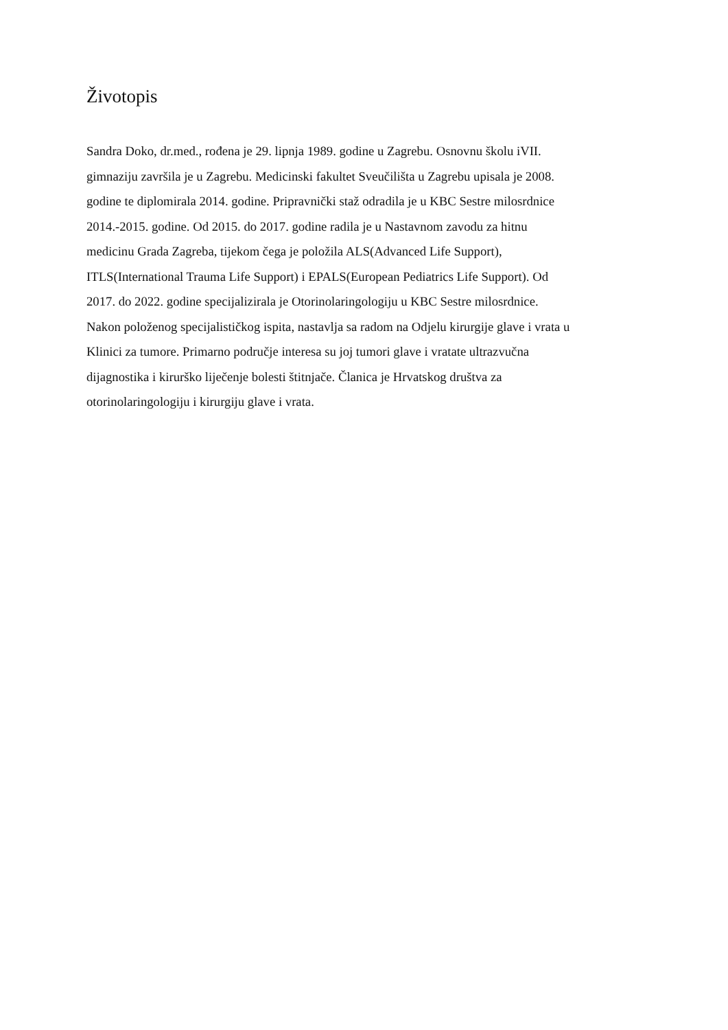Životopis
Sandra Doko, dr.med., rođena je 29. lipnja 1989. godine u Zagrebu. Osnovnu školu iVII.
gimnaziju završila je u Zagrebu. Medicinski fakultet Sveučilišta u Zagrebu upisala je 2008.
godine te diplomirala 2014. godine. Pripravnički staž odradila je u KBC Sestre milosrdnice
2014.-2015. godine. Od 2015. do 2017. godine radila je u Nastavnom zavodu za hitnu
medicinu Grada Zagreba, tijekom čega je položila ALS(Advanced Life Support),
ITLS(International Trauma Life Support) i EPALS(European Pediatrics Life Support). Od
2017. do 2022. godine specijalizirala je Otorinolaringologiju u KBC Sestre milosrdnice.
Nakon položenog specijalističkog ispita, nastavlja sa radom na Odjelu kirurgije glave i vrata u
Klinici za tumore. Primarno područje interesa su joj tumori glave i vratate ultrazvučna
dijagnostika i kirurško liječenje bolesti štitnjače. Članica je Hrvatskog društva za
otorinolaringologiju i kirurgiju glave i vrata.